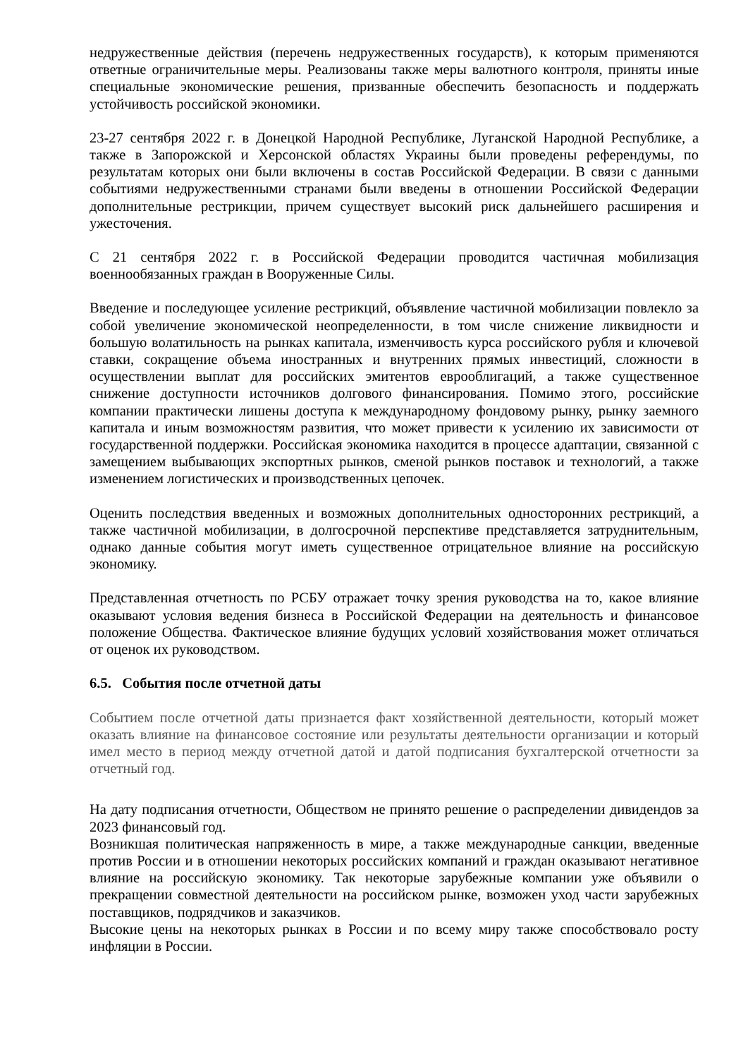недружественные действия (перечень недружественных государств), к которым применяются ответные ограничительные меры. Реализованы также меры валютного контроля, приняты иные специальные экономические решения, призванные обеспечить безопасность и поддержать устойчивость российской экономики.
23-27 сентября 2022 г. в Донецкой Народной Республике, Луганской Народной Республике, а также в Запорожской и Херсонской областях Украины были проведены референдумы, по результатам которых они были включены в состав Российской Федерации. В связи с данными событиями недружественными странами были введены в отношении Российской Федерации дополнительные рестрикции, причем существует высокий риск дальнейшего расширения и ужесточения.
С 21 сентября 2022 г. в Российской Федерации проводится частичная мобилизация военнообязанных граждан в Вооруженные Силы.
Введение и последующее усиление рестрикций, объявление частичной мобилизации повлекло за собой увеличение экономической неопределенности, в том числе снижение ликвидности и большую волатильность на рынках капитала, изменчивость курса российского рубля и ключевой ставки, сокращение объема иностранных и внутренних прямых инвестиций, сложности в осуществлении выплат для российских эмитентов еврооблигаций, а также существенное снижение доступности источников долгового финансирования. Помимо этого, российские компании практически лишены доступа к международному фондовому рынку, рынку заемного капитала и иным возможностям развития, что может привести к усилению их зависимости от государственной поддержки. Российская экономика находится в процессе адаптации, связанной с замещением выбывающих экспортных рынков, сменой рынков поставок и технологий, а также изменением логистических и производственных цепочек.
Оценить последствия введенных и возможных дополнительных односторонних рестрикций, а также частичной мобилизации, в долгосрочной перспективе представляется затруднительным, однако данные события могут иметь существенное отрицательное влияние на российскую экономику.
Представленная отчетность по РСБУ отражает точку зрения руководства на то, какое влияние оказывают условия ведения бизнеса в Российской Федерации на деятельность и финансовое положение Общества. Фактическое влияние будущих условий хозяйствования может отличаться от оценок их руководством.
6.5. События после отчетной даты
Событием после отчетной даты признается факт хозяйственной деятельности, который может оказать влияние на финансовое состояние или результаты деятельности организации и который имел место в период между отчетной датой и датой подписания бухгалтерской отчетности за отчетный год.
На дату подписания отчетности, Обществом не принято решение о распределении дивидендов за 2023 финансовый год.
Возникшая политическая напряженность в мире, а также международные санкции, введенные против России и в отношении некоторых российских компаний и граждан оказывают негативное влияние на российскую экономику. Так некоторые зарубежные компании уже объявили о прекращении совместной деятельности на российском рынке, возможен уход части зарубежных поставщиков, подрядчиков и заказчиков.
Высокие цены на некоторых рынках в России и по всему миру также способствовало росту инфляции в России.